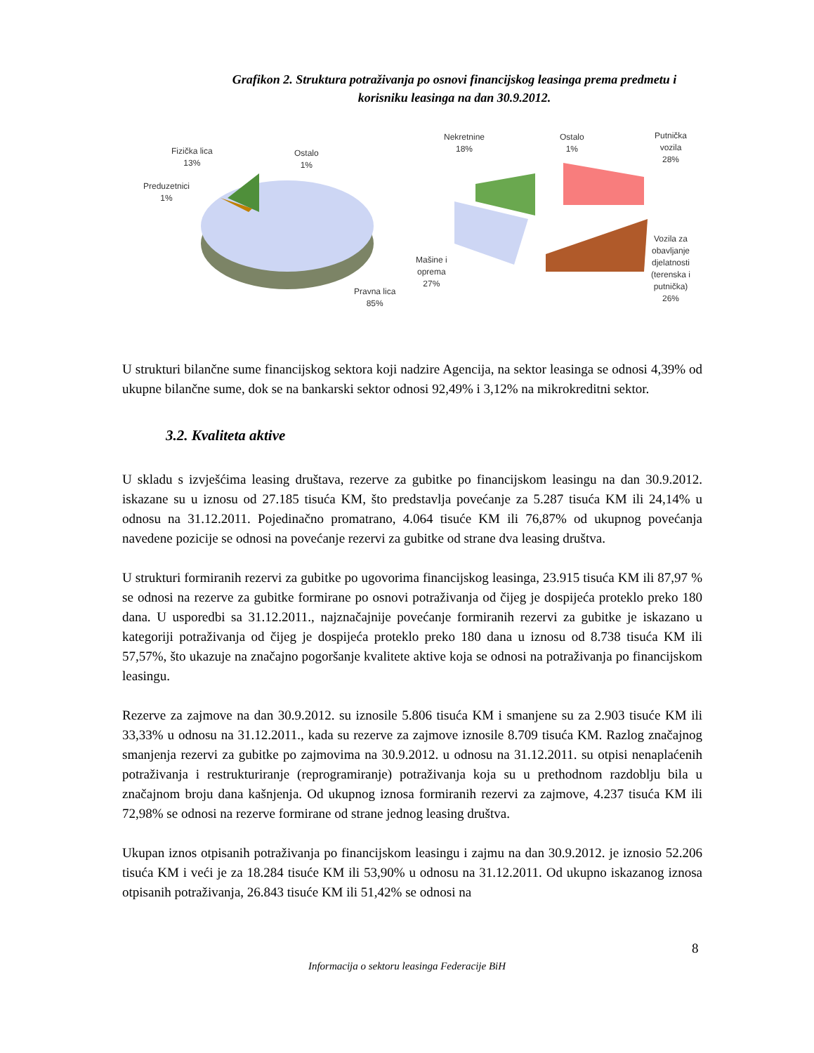Grafikon 2. Struktura potraživanja po osnovi financijskog leasinga prema predmetu i korisniku leasinga na dan 30.9.2012.
Fizička lica
13%
Ostalo
1%
Preduzetnici
1%
Pravna lica
85%
Nekretnine
18%
Ostalo
1%
Putnička
vozila
28%
Mašine i
oprema
27%
Vozila za
obavljanje
djelatnosti
(terenska i
putnička)
26%
U strukturi bilančne sume financijskog sektora koji nadzire Agencija, na sektor leasinga se odnosi 4,39% od ukupne bilančne sume, dok se na bankarski sektor odnosi 92,49% i 3,12% na mikrokreditni sektor.
3.2. Kvaliteta aktive
U skladu s izvješćima leasing društava, rezerve za gubitke po financijskom leasingu na dan 30.9.2012. iskazane su u iznosu od 27.185 tisuća KM, što predstavlja povećanje za 5.287 tisuća KM ili 24,14% u odnosu na 31.12.2011. Pojedinačno promatrano, 4.064 tisuće KM ili 76,87% od ukupnog povećanja navedene pozicije se odnosi na povećanje rezervi za gubitke od strane dva leasing društva.
U strukturi formiranih rezervi za gubitke po ugovorima financijskog leasinga, 23.915 tisuća KM ili 87,97 % se odnosi na rezerve za gubitke formirane po osnovi potraživanja od čijeg je dospijeća proteklo preko 180 dana. U usporedbi sa 31.12.2011., najznačajnije povećanje formiranih rezervi za gubitke je iskazano u kategoriji potraživanja od čijeg je dospijeća proteklo preko 180 dana u iznosu od 8.738 tisuća KM ili 57,57%, što ukazuje na značajno pogoršanje kvalitete aktive koja se odnosi na potraživanja po financijskom leasingu.
Rezerve za zajmove na dan 30.9.2012. su iznosile 5.806 tisuća KM i smanjene su za 2.903 tisuće KM ili 33,33% u odnosu na 31.12.2011., kada su rezerve za zajmove iznosile 8.709 tisuća KM. Razlog značajnog smanjenja rezervi za gubitke po zajmovima na 30.9.2012. u odnosu na 31.12.2011. su otpisi nenaplaćenih potraživanja i restrukturiranje (reprogramiranje) potraživanja koja su u prethodnom razdoblju bila u značajnom broju dana kašnjenja. Od ukupnog iznosa formiranih rezervi za zajmove, 4.237 tisuća KM ili 72,98% se odnosi na rezerve formirane od strane jednog leasing društva.
Ukupan iznos otpisanih potraživanja po financijskom leasingu i zajmu na dan 30.9.2012. je iznosio 52.206 tisuća KM i veći je za 18.284 tisuće KM ili 53,90% u odnosu na 31.12.2011. Od ukupno iskazanog iznosa otpisanih potraživanja, 26.843 tisuće KM ili 51,42% se odnosi na
8
Informacija o sektoru leasinga Federacije BiH